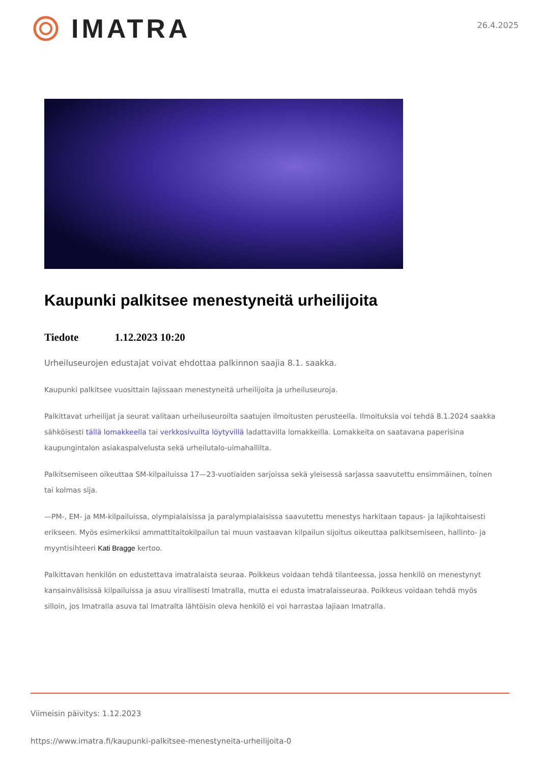IMATRA
26.4.2025
Kaupunki palkitsee menestyneitä urheilijoita
Tiedote 1.12.2023 10:20
Urheiluseurojen edustajat voivat ehdottaa palkinnon saajia 8.1. saakka.
Kaupunki palkitsee vuosittain lajissaan menestyneitä urheilijoita ja urheiluseuroja.
Palkittavat urheilijat ja seurat valitaan urheiluseuroilta saatujen ilmoitusten perusteella. Ilmoituksia voi tehdä 8.1.2024 saakka sähköisesti tällä lomakkeella tai verkkosivuilta löytyvillä ladattavilla lomakkeilla. Lomakkeita on saatavana paperisina kaupungintalon asiakaspalvelusta sekä urheilutalo-uimahallilta.
Palkitsemiseen oikeuttaa SM-kilpailuissa 17—23-vuotiaiden sarjoissa sekä yleisessä sarjassa saavutettu ensimmäinen, toinen tai kolmas sija.
—PM-, EM- ja MM-kilpailuissa, olympialaisissa ja paralympialaisissa saavutettu menestys harkitaan tapaus- ja lajikohtaisesti erikseen. Myös esimerkiksi ammattitaitokilpailun tai muun vastaavan kilpailun sijoitus oikeuttaa palkitsemiseen, hallinto- ja myyntisihteeri Kati Bragge kertoo.
Palkittavan henkilön on edustettava imatralaista seuraa. Poikkeus voidaan tehdä tilanteessa, jossa henkilö on menestynyt kansainvälisissä kilpailuissa ja asuu virallisesti Imatralla, mutta ei edusta imatralaisseuraa. Poikkeus voidaan tehdä myös silloin, jos Imatralla asuva tai Imatralta lähtöisin oleva henkilö ei voi harrastaa lajiaan Imatralla.
Viimeisin päivitys: 1.12.2023
https://www.imatra.fi/kaupunki-palkitsee-menestyneita-urheilijoita-0